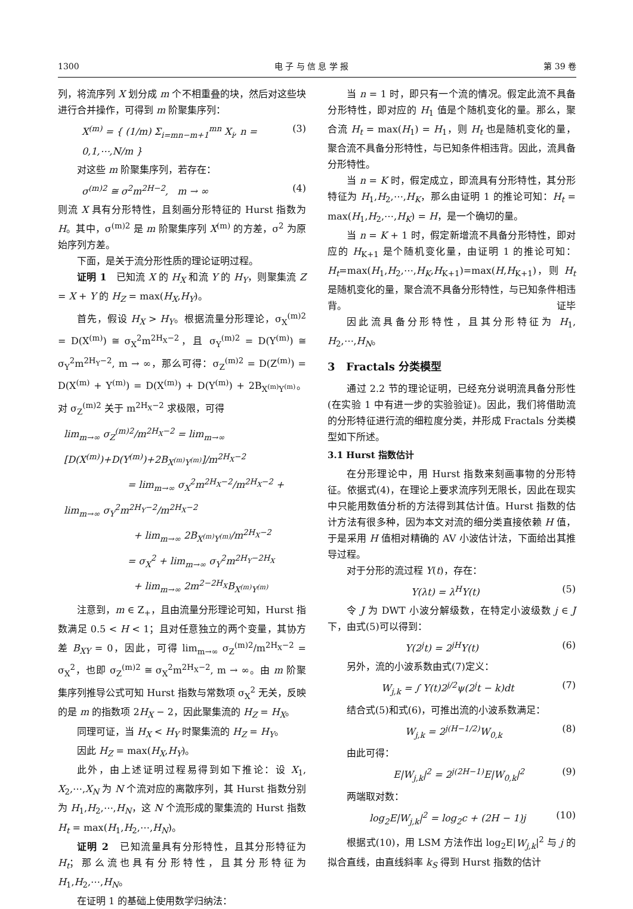1300 电 子 与 信 息 学 报 第 39 卷
列，将流序列 X 划分成 m 个不相重叠的块，然后对这些块进行合并操作，可得到 m 阶聚集序列：
X<sup>(m)</sup> = { (1/m) Σ<sub>i=mn−m+1</sub><sup>mn</sup> X<sub>i</sub>, n = 0,1,⋯,N/m } (3)
对这些 m 阶聚集序列，若存在：
σ<sup>(m)2</sup> ≅ σ<sup>2</sup>m<sup>2H−2</sup>, m → ∞ (4)
则流 X 具有分形特性，且刻画分形特征的 Hurst 指数为 H。其中，σ<sup>(m)2</sup> 是 m 阶聚集序列 X<sup>(m)</sup> 的方差，σ<sup>2</sup> 为原始序列方差。
下面，是关于流分形性质的理论证明过程。
证明 1 已知流 X 的 H<sub>X</sub> 和流 Y 的 H<sub>Y</sub>，则聚集流 Z = X + Y 的 H<sub>Z</sub> = max(H<sub>X</sub>,H<sub>Y</sub>)。
首先，假设 H<sub>X</sub> > H<sub>Y</sub>。根据流量分形理论，σ<sub>X</sub><sup>(m)2</sup> = D(X<sup>(m)</sup>) ≅ σ<sub>X</sub><sup>2</sup>m<sup>2H<sub>X</sub>−2</sup>，且 σ<sub>Y</sub><sup>(m)2</sup> = D(Y<sup>(m)</sup>) ≅ σ<sub>Y</sub><sup>2</sup>m<sup>2H<sub>Y</sub>−2</sup>, m → ∞，那么可得：σ<sub>Z</sub><sup>(m)2</sup> = D(Z<sup>(m)</sup>) = D(X<sup>(m)</sup> + Y<sup>(m)</sup>) = D(X<sup>(m)</sup>) + D(Y<sup>(m)</sup>) + 2B<sub>X<sup>(m)</sup>Y<sup>(m)</sup></sub>。对 σ<sub>Z</sub><sup>(m)2</sup> 关于 m<sup>2H<sub>X</sub>−2</sup> 求极限，可得
lim<sub>m→∞</sub> σ<sub>Z</sub><sup>(m)2</sup>/m<sup>2H<sub>X</sub>−2</sup> = lim<sub>m→∞</sub> [D(X<sup>(m)</sup>)+D(Y<sup>(m)</sup>)+2B<sub>X<sup>(m)</sup>Y<sup>(m)</sup></sub>]/m<sup>2H<sub>X</sub>−2</sup>
= lim<sub>m→∞</sub> σ<sub>X</sub><sup>2</sup>m<sup>2H<sub>X</sub>−2</sup>/m<sup>2H<sub>X</sub>−2</sup> + lim<sub>m→∞</sub> σ<sub>Y</sub><sup>2</sup>m<sup>2H<sub>Y</sub>−2</sup>/m<sup>2H<sub>X</sub>−2</sup>
+ lim<sub>m→∞</sub> 2B<sub>X<sup>(m)</sup>Y<sup>(m)</sup></sub>/m<sup>2H<sub>X</sub>−2</sup>
= σ<sub>X</sub><sup>2</sup> + lim<sub>m→∞</sub> σ<sub>Y</sub><sup>2</sup>m<sup>2H<sub>Y</sub>−2H<sub>X</sub></sup>
+ lim<sub>m→∞</sub> 2m<sup>2−2H<sub>X</sub></sup>B<sub>X<sup>(m)</sup>Y<sup>(m)</sup></sub>
注意到，m ∈ Z<sub>+</sub>，且由流量分形理论可知，Hurst 指数满足 0.5 < H < 1；且对任意独立的两个变量，其协方差 B<sub>XY</sub> = 0，因此，可得 lim<sub>m→∞</sub> σ<sub>Z</sub><sup>(m)2</sup>/m<sup>2H<sub>X</sub>−2</sup> = σ<sub>X</sub><sup>2</sup>，也即 σ<sub>Z</sub><sup>(m)2</sup> ≅ σ<sub>X</sub><sup>2</sup>m<sup>2H<sub>X</sub>−2</sup>, m → ∞。由 m 阶聚集序列推导公式可知 Hurst 指数与常数项 σ<sub>X</sub><sup>2</sup> 无关，反映的是 m 的指数项 2H<sub>X</sub> − 2，因此聚集流的 H<sub>Z</sub> = H<sub>X</sub>。
同理可证，当 H<sub>X</sub> < H<sub>Y</sub> 时聚集流的 H<sub>Z</sub> = H<sub>Y</sub>。
因此 H<sub>Z</sub> = max(H<sub>X</sub>,H<sub>Y</sub>)。
此外，由上述证明过程易得到如下推论：设 X<sub>1</sub>, X<sub>2</sub>,⋯,X<sub>N</sub> 为 N 个流对应的离散序列，其 Hurst 指数分别为 H<sub>1</sub>,H<sub>2</sub>,⋯,H<sub>N</sub>，这 N 个流形成的聚集流的 Hurst 指数 H<sub>t</sub> = max(H<sub>1</sub>,H<sub>2</sub>,⋯,H<sub>N</sub>)。
证明 2 已知流量具有分形特性，且其分形特征为 H<sub>t</sub>；那么流也具有分形特性，且其分形特征为 H<sub>1</sub>,H<sub>2</sub>,⋯,H<sub>N</sub>。
在证明 1 的基础上使用数学归纳法：
当 n = 1 时，即只有一个流的情况。假定此流不具备分形特性，即对应的 H<sub>1</sub> 值是个随机变化的量。那么，聚合流 H<sub>t</sub> = max(H<sub>1</sub>) = H<sub>1</sub>，则 H<sub>t</sub> 也是随机变化的量，聚合流不具备分形特性，与已知条件相违背。因此，流具备分形特性。
当 n = K 时，假定成立，即流具有分形特性，其分形特征为 H<sub>1</sub>,H<sub>2</sub>,⋯,H<sub>K</sub>，那么由证明 1 的推论可知：H<sub>t</sub> = max(H<sub>1</sub>,H<sub>2</sub>,⋯,H<sub>K</sub>) = H，是一个确切的量。
当 n = K + 1 时，假定新增流不具备分形特性，即对应的 H<sub>K+1</sub> 是个随机变化量，由证明 1 的推论可知：H<sub>t</sub>=max(H<sub>1</sub>,H<sub>2</sub>,⋯,H<sub>K</sub>,H<sub>K+1</sub>)=max(H,H<sub>K+1</sub>)，则 H<sub>t</sub> 是随机变化的量，聚合流不具备分形特性，与已知条件相违背。 证毕
因此流具备分形特性，且其分形特征为 H<sub>1</sub>, H<sub>2</sub>,⋯,H<sub>N</sub>。
3 Fractals 分类模型
通过 2.2 节的理论证明，已经充分说明流具备分形性(在实验 1 中有进一步的实验验证)。因此，我们将借助流的分形特征进行流的细粒度分类，并形成 Fractals 分类模型如下所述。
3.1 Hurst 指数估计
在分形理论中，用 Hurst 指数来刻画事物的分形特征。依据式(4)，在理论上要求流序列无限长，因此在现实中只能用数值分析的方法得到其估计值。Hurst 指数的估计方法有很多种，因为本文对流的细分类直接依赖 H 值，于是采用 H 值相对精确的 AV 小波估计法，下面给出其推导过程。
对于分形的流过程 Y(t)，存在：
Y(λt) = λ<sup>H</sup>Y(t) (5)
令 J 为 DWT 小波分解级数，在特定小波级数 j ∈ J 下，由式(5)可以得到：
Y(2<sup>j</sup>t) = 2<sup>jH</sup>Y(t) (6)
另外，流的小波系数由式(7)定义：
W<sub>j,k</sub> = ∫ Y(t)2<sup>j/2</sup>ψ(2<sup>j</sup>t − k)dt (7)
结合式(5)和式(6)，可推出流的小波系数满足：
W<sub>j,k</sub> = 2<sup>j(H−1/2)</sup>W<sub>0,k</sub> (8)
由此可得：
E|W<sub>j,k</sub>|<sup>2</sup> = 2<sup>j(2H−1)</sup>E|W<sub>0,k</sub>|<sup>2</sup> (9)
两端取对数：
log<sub>2</sub>E|W<sub>j,k</sub>|<sup>2</sup> = log<sub>2</sub>c + (2H − 1)j (10)
根据式(10)，用 LSM 方法作出 log<sub>2</sub>E|W<sub>j,k</sub>|<sup>2</sup> 与 j 的拟合直线，由直线斜率 k<sub>S</sub> 得到 Hurst 指数的估计